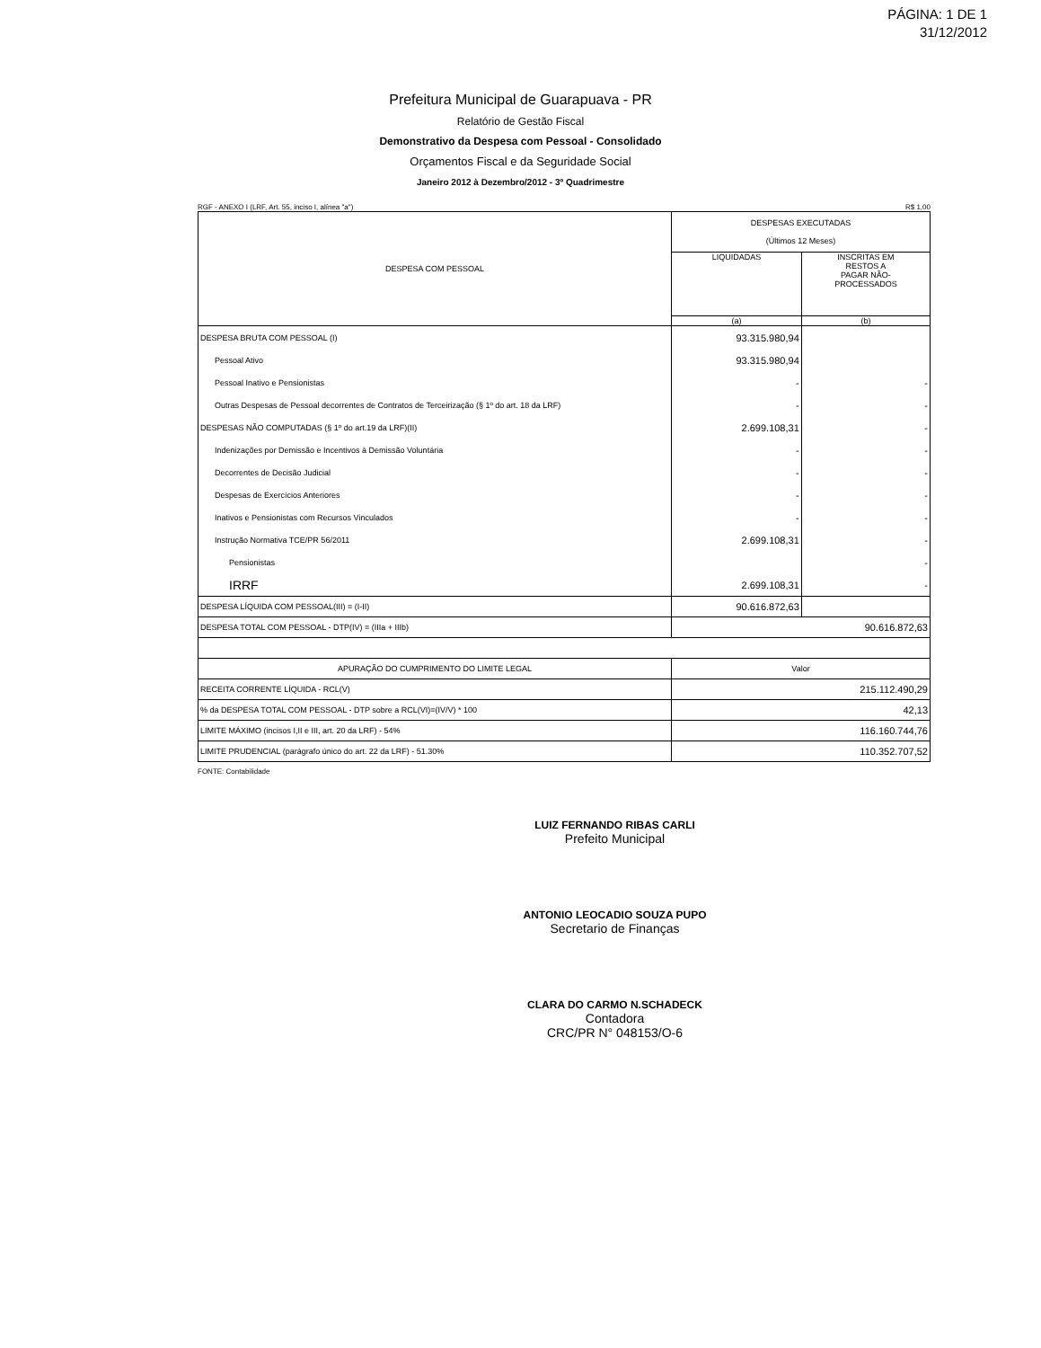PÁGINA: 1 DE 1
31/12/2012
Prefeitura Municipal de Guarapuava - PR
Relatório de Gestão Fiscal
Demonstrativo da Despesa com Pessoal - Consolidado
Orçamentos Fiscal e da Seguridade Social
Janeiro 2012 à Dezembro/2012 - 3º Quadrimestre
RGF - ANEXO I (LRF, Art. 55, inciso I, alínea "a") R$ 1,00
| DESPESA COM PESSOAL | DESPESAS EXECUTADAS (Últimos 12 Meses) | |
| --- | --- | --- |
| | LIQUIDADAS | INSCRITAS EM RESTOS A PAGAR NÃO- PROCESSADOS |
| | (a) | (b) |
| DESPESA BRUTA COM PESSOAL (I) | 93.315.980,94 | |
| Pessoal Ativo | 93.315.980,94 | |
| Pessoal Inativo e Pensionistas | - | - |
| Outras Despesas de Pessoal decorrentes de Contratos de Terceirização (§ 1º do art. 18 da LRF) | - | - |
| DESPESAS NÃO COMPUTADAS (§ 1º do art.19 da LRF)(II) | 2.699.108,31 | - |
| Indenizações por Demissão e Incentivos à Demissão Voluntária | - | - |
| Decorrentes de Decisão Judicial | - | - |
| Despesas de Exercícios Anteriores | - | - |
| Inativos e Pensionistas com Recursos Vinculados | - | - |
| Instrução Normativa TCE/PR 56/2011 | 2.699.108,31 | - |
| Pensionistas | | - |
| IRRF | 2.699.108,31 | - |
| DESPESA LÍQUIDA COM PESSOAL(III) = (I-II) | 90.616.872,63 | |
| DESPESA TOTAL COM PESSOAL - DTP(IV) = (IIIa + IIIb) | 90.616.872,63 | |
| APURAÇÃO DO CUMPRIMENTO DO LIMITE LEGAL | Valor | |
| RECEITA CORRENTE LÍQUIDA - RCL(V) | 215.112.490,29 | |
| % da DESPESA TOTAL COM PESSOAL - DTP sobre a RCL(VI)=(IV/V) * 100 | 42,13 | |
| LIMITE MÁXIMO (incisos I,II e III, art. 20 da LRF) - 54% | 116.160.744,76 | |
| LIMITE PRUDENCIAL (parágrafo único do art. 22 da LRF) - 51.30% | 110.352.707,52 | |
FONTE: Contabilidade
LUIZ FERNANDO RIBAS CARLI
Prefeito Municipal
ANTONIO LEOCADIO SOUZA PUPO
Secretario de Finanças
CLARA DO CARMO N.SCHADECK
Contadora
CRC/PR N° 048153/O-6